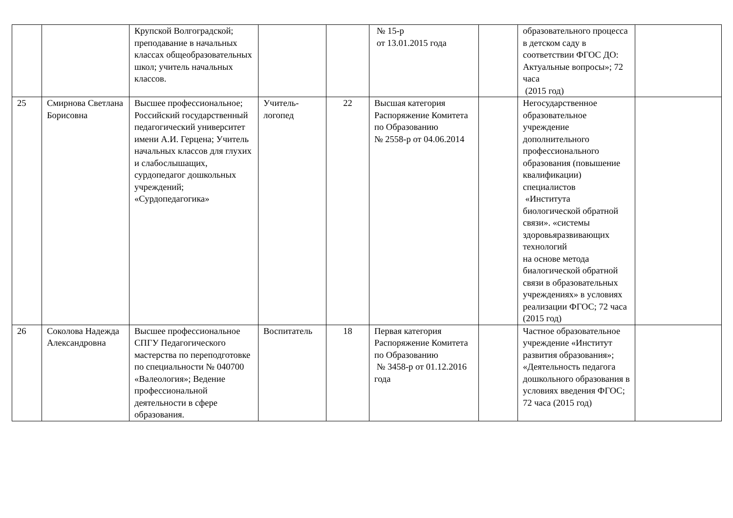| | | Крупской Волгоградской; преподавание в начальных классах общеобразовательных школ; учитель начальных классов. | | | № 15-р от 13.01.2015 года | | образовательного процесса в детском саду в соответствии ФГОС ДО: Актуальные вопросы»; 72 часа (2015 год) | |
| 25 | Смирнова Светлана Борисовна | Высшее профессиональное; Российский государственный педагогический университет имени А.И. Герцена; Учитель начальных классов для глухих и слабослышащих, сурдопедагог дошкольных учреждений; «Сурдопедагогика» | Учитель-логопед | 22 | Высшая категория Распоряжение Комитета по Образованию № 2558-р от 04.06.2014 | | Негосударственное образовательное учреждение дополнительного профессионального образования (повышение квалификации) специалистов «Института биологической обратной связи». «системы здоровьяразвивающих технологий на основе метода биалогической обратной связи в образовательных учреждениях» в условиях реализации ФГОС; 72 часа (2015 год) | |
| 26 | Соколова Надежда Александровна | Высшее профессиональное СПГУ Педагогического мастерства по переподготовке по специальности № 040700 «Валеология»; Ведение профессиональной деятельности в сфере образования. | Воспитатель | 18 | Первая категория Распоряжение Комитета по Образованию № 3458-р от 01.12.2016 года | | Частное образовательное учреждение «Институт развития образования»; «Деятельность педагога дошкольного образования в условиях введения ФГОС; 72 часа (2015 год) | |